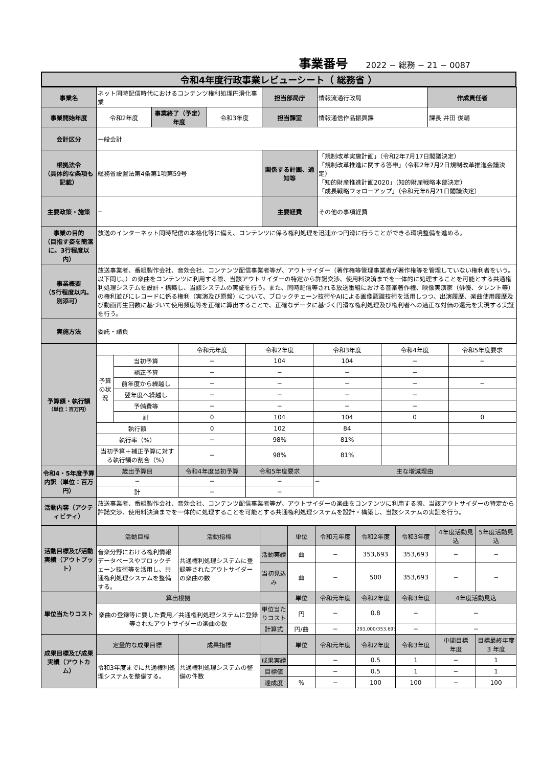事業番号 2022 − 総務 − 21 − 0087
令和4年度行政事業レビューシート（ 総務省 ）
| 事業名 | ネット同時配信時代におけるコンテンツ権利処理円滑化事業 | | | 担当部局庁 | 情報流通行政局 | 作成責任者 |
| 事業開始年度 | 令和2年度 | 事業終了（予定）年度 | 令和3年度 | 担当課室 | 情報通信作品振興課 | 課長 井田 俊輔 |
| 会計区分 | 一般会計 | | | | | |
| 根拠法令 （具体的な条項も記載） | 総務省設置法第4条第1項第59号 | | | 関係する計画、通知等 | 「規制改革実施計画」（令和2年7月17日閣議決定） 「規制改革推進に関する答申」（令和2年7月2日規制改革推進会議決定） 「知的財産推進計画2020」（知的財産戦略本部決定） 「成長戦略フォローアップ」（令和元年6月21日閣議決定） | |
| 主要政策・施策 | − | | | 主要経費 | その他の事項経費 | |
| 事業の目的 （目指す姿を簡潔に。3行程度以内） | 放送のインターネット同時配信の本格化等に備え、コンテンツに係る権利処理を迅速かつ円滑に行うことができる環境整備を進める。 | | | | | |
| 事業概要 （5行程度以内。別添可） | 放送事業者、番組製作会社、音効会社、コンテンツ配信事業者等が、アウトサイダー（著作権等管理事業者が著作権等を管理していない権利者をいう。以下同じ。）の楽曲をコンテンツに利用する際、当該アウトサイダーの特定から許諾交渉、使用料決済までを一体的に処理することを可能とする共通権利処理システムを設計・構築し、当該システムの実証を行う。また、同時配信等される放送番組における音楽著作権、映像実演家（俳優、タレント等）の権利並びにレコードに係る権利（実演及び原盤）について、ブロックチェーン技術やAIによる画像認識技術を活用しつつ、出演履歴、楽曲使用履歴及び動画再生回数に基づいて使用頻度等を正確に算出することで、正確なデータに基づく円滑な権利処理及び権利者への適正な対価の還元を実現する実証を行う。 | | | | | |
| 実施方法 | 委託・請負 | | | | | |
| 予算額・執行額 （単位：百万円） | | | 令和元年度 | 令和2年度 | 令和3年度 | 令和4年度 | 令和5年度要求 |
| | 予算の状況 | 当初予算 | − | 104 | 104 | − | − |
| | | 補正予算 | − | − | − | − | |
| | | 前年度から繰越し | − | − | − | − | − |
| | | 翌年度へ繰越し | − | − | − | − | |
| | | 予備費等 | − | − | − | − | |
| | | 計 | 0 | 104 | 104 | 0 | 0 |
| | 執行額 | | 0 | 102 | 84 | | |
| | 執行率（%） | | − | 98% | 81% | | |
| | 当初予算＋補正予算に対する執行額の割合（%） | | − | 98% | 81% | | |
| 令和4・5年度予算内訳（単位：百万円） | 歳出予算目 | | 令和4年度当初予算 | 令和5年度要求 | 主な増減理由 | | |
| | − | | − | − | − | | |
| | 計 | | − | − | | | |
| 活動内容（アクティビティ） | 放送事業者、番組製作会社、音効会社、コンテンツ配信事業者等が、アウトサイダーの楽曲をコンテンツに利用する際、当該アウトサイダーの特定から許諾交渉、使用料決済までを一体的に処理することを可能とする共通権利処理システムを設計・構築し、当該システムの実証を行う。 | | | | | | |
| 活動目標及び活動実績（アウトプット） | 活動目標 | 活動指標 | | 単位 | 令和元年度 | 令和2年度 | 令和3年度 | 4年度活動見込 | 5年度活動見込 |
| | 音楽分野における権利情報データベースやブロックチェーン技術等を活用し、共通権利処理システムを整備する。 | 共通権利処理システムに登録等されたアウトサイダーの楽曲の数 | 活動実績 | 曲 | − | 353,693 | 353,693 | − | − |
| | | | 当初見込み | 曲 | − | 500 | 353,693 | − | − |
| 単位当たりコスト | 算出根拠 | | | 単位 | 令和元年度 | 令和2年度 | 令和3年度 | 4年度活動見込 | |
| | 楽曲の登録等に要した費用／共通権利処理システムに登録等されたアウトサイダーの楽曲の数 | | 単位当たりコスト | 円 | − | 0.8 | − | − | |
| | | | 計算式 | 円/曲 | − | 293,000/353,693 | − | − | |
| 成果目標及び成果実績（アウトカム） | 定量的な成果目標 | 成果指標 | | 単位 | 令和元年度 | 令和2年度 | 令和3年度 | 中間目標 年度 | 目標最終年度 3 年度 |
| | 令和3年度までに共通権利処理システムを整備する。 | 共通権利処理システムの整備の件数 | 成果実績 | | − | 0.5 | 1 | − | 1 |
| | | | 目標値 | | − | 0.5 | 1 | − | 1 |
| | | | 達成度 | % | − | 100 | 100 | − | 100 |